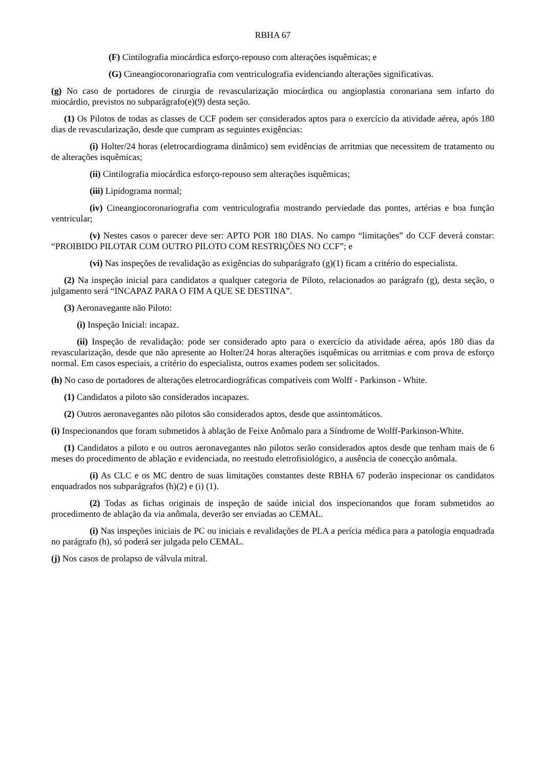RBHA 67
(F) Cintilografia miocárdica esforço-repouso com alterações isquêmicas; e
(G) Cineangiocoronariografia com ventriculografia evidenciando alterações significativas.
(g) No caso de portadores de cirurgia de revascularização miocárdica ou angioplastia coronariana sem infarto do miocárdio, previstos no subparágrafo(e)(9) desta seção.
(1) Os Pilotos de todas as classes de CCF podem ser considerados aptos para o exercício da atividade aérea, após 180 dias de revascularização, desde que cumpram as seguintes exigências:
(i) Holter/24 horas (eletrocardiograma dinâmico) sem evidências de arritmias que necessitem de tratamento ou de alterações isquêmicas;
(ii) Cintilografia miocárdica esforço-repouso sem alterações isquêmicas;
(iii) Lipidograma normal;
(iv) Cineangiocoronariografia com ventriculografia mostrando perviedade das pontes, artérias e boa função ventricular;
(v) Nestes casos o parecer deve ser: APTO POR 180 DIAS. No campo “limitações” do CCF deverá constar: “PROIBIDO PILOTAR COM OUTRO PILOTO COM RESTRIÇÕES NO CCF”; e
(vi) Nas inspeções de revalidação as exigências do subparágrafo (g)(1) ficam a critério do especialista.
(2) Na inspeção inicial para candidatos a qualquer categoria de Piloto, relacionados ao parágrafo (g), desta seção, o julgamento será “INCAPAZ PARA O FIM A QUE SE DESTINA”.
(3) Aeronavegante não Piloto:
(i) Inspeção Inicial: incapaz.
(ii) Inspeção de revalidação: pode ser considerado apto para o exercício da atividade aérea, após 180 dias da revascularização, desde que não apresente ao Holter/24 horas alterações isquêmicas ou arritmias e com prova de esforço normal. Em casos especiais, a critério do especialista, outros exames podem ser solicitados.
(h) No caso de portadores de alterações eletrocardiográficas compatíveis com Wolff - Parkinson - White.
(1) Candidatos a piloto são considerados incapazes.
(2) Outros aeronavegantes não pilotos são considerados aptos, desde que assintomáticos.
(i) Inspecionandos que foram submetidos à ablação de Feixe Anômalo para a Síndrome de Wolff-Parkinson-White.
(1) Candidatos a piloto e ou outros aeronavegantes não pilotos serão considerados aptos desde que tenham mais de 6 meses do procedimento de ablação e evidenciada, no reestudo eletrofisiológico, a ausência de conecção anômala.
(i) As CLC e os MC dentro de suas limitações constantes deste RBHA 67 poderão inspecionar os candidatos enquadrados nos subparágrafos (h)(2) e (i) (1).
(2) Todas as fichas originais de inspeção de saúde inicial dos inspecionandos que foram submetidos ao procedimento de ablação da via anômala, deverão ser enviadas ao CEMAL.
(i) Nas inspeções iniciais de PC ou iniciais e revalidações de PLA a perícia médica para a patologia enquadrada no parágrafo (h), só poderá ser julgada pelo CEMAL.
(j) Nos casos de prolapso de válvula mitral.